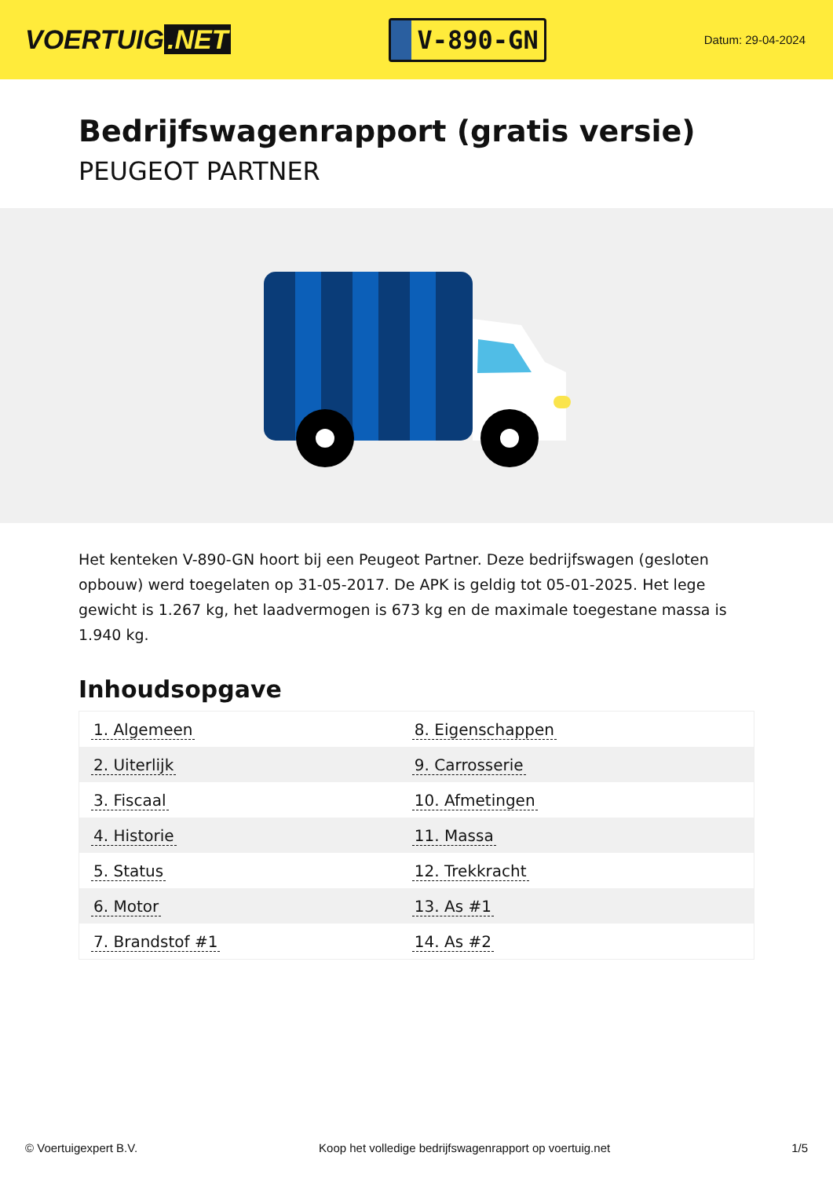VOERTUIG.NET
V-890-GN
Datum: 29-04-2024
Bedrijfswagenrapport (gratis versie)
PEUGEOT PARTNER
Het kenteken V-890-GN hoort bij een Peugeot Partner. Deze bedrijfswagen (gesloten opbouw) werd toegelaten op 31-05-2017. De APK is geldig tot 05-01-2025. Het lege gewicht is 1.267 kg, het laadvermogen is 673 kg en de maximale toegestane massa is 1.940 kg.
Inhoudsopgave
| 1. Algemeen | 8. Eigenschappen |
| 2. Uiterlijk | 9. Carrosserie |
| 3. Fiscaal | 10. Afmetingen |
| 4. Historie | 11. Massa |
| 5. Status | 12. Trekkracht |
| 6. Motor | 13. As #1 |
| 7. Brandstof #1 | 14. As #2 |
© Voertuigexpert B.V. Koop het volledige bedrijfswagenrapport op voertuig.net 1/5